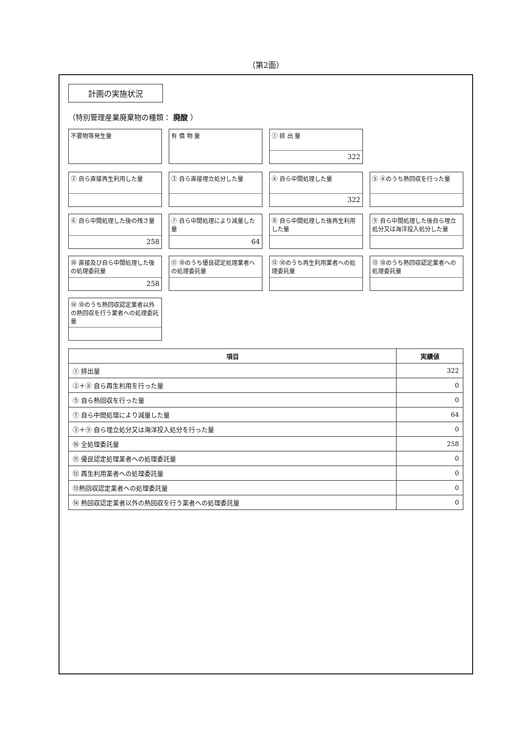（第2面）
計画の実施状況
（特別管理産業廃棄物の種類： 廃酸 ）
不要物等発生量
有 償 物 量
① 排 出 量
322
② 自ら直接再生利用した量
③ 自ら直接埋立処分した量
④ 自ら中間処理した量
322
⑤ ④のうち熱回収を行った量
⑥ 自ら中間処理した後の残さ量
258
⑦ 自ら中間処理により減量した量
64
⑧ 自ら中間処理した後再生利用した量
⑨ 自ら中間処理した後自ら埋立処分又は海洋投入処分した量
⑩ 直接及び自ら中間処理した後の処理委託量
258
⑪ ⑩のうち優良認定処理業者への処理委託量
⑫ ⑩のうち再生利用業者への処理委託量
⑬ ⑩のうち熱回収認定業者への処理委託量
⑭ ⑩のうち熱回収認定業者以外の熱回収を行う業者への処理委託量
| 項目 | 実績値 |
| --- | --- |
| ① 排出量 | 322 |
| ②＋⑧ 自ら再生利用を行った量 | 0 |
| ⑤ 自ら熱回収を行った量 | 0 |
| ⑦ 自ら中間処理により減量した量 | 64 |
| ③＋⑨ 自ら埋立処分又は海洋投入処分を行った量 | 0 |
| ⑩ 全処理委託量 | 258 |
| ⑪ 優良認定処理業者への処理委託量 | 0 |
| ⑫ 再生利用業者への処理委託量 | 0 |
| ⑬熱回収認定業者への処理委託量 | 0 |
| ⑭ 熱回収認定業者以外の熱回収を行う業者への処理委託量 | 0 |